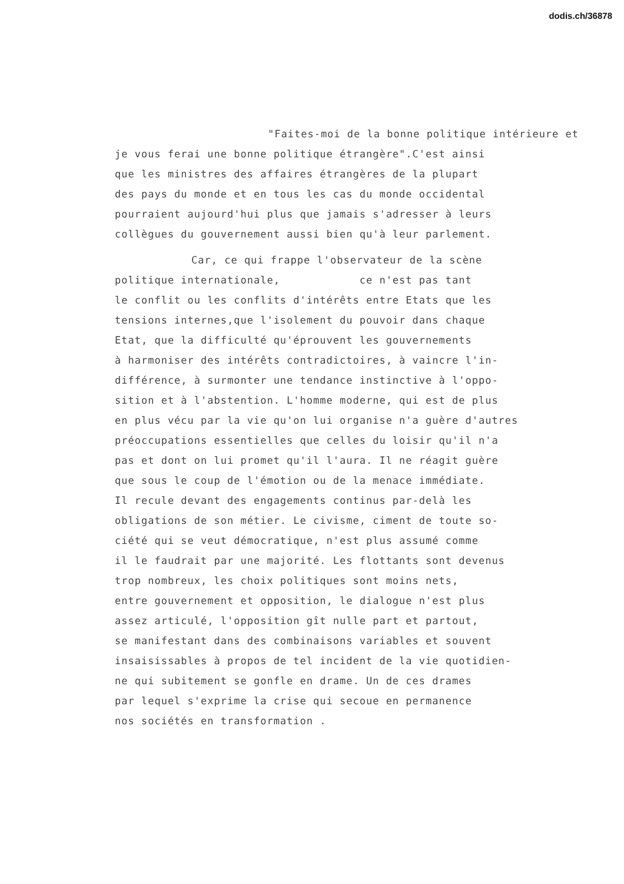dodis.ch/36878
"Faites-moi de la bonne politique intérieure et
je vous ferai une bonne politique étrangère".C'est ainsi
que les ministres des affaires étrangères de la plupart
des pays du monde et en tous les cas du monde occidental
pourraient aujourd'hui plus que jamais s'adresser à leurs
collègues du gouvernement aussi bien qu'à leur parlement.
Car, ce qui frappe l'observateur de la scène
politique internationale, ce n'est pas tant
le conflit ou les conflits d'intérêts entre Etats que les
tensions internes,que l'isolement du pouvoir dans chaque
Etat, que la difficulté qu'éprouvent les gouvernements
à harmoniser des intérêts contradictoires, à vaincre l'in-
différence, à surmonter une tendance instinctive à l'oppo-
sition et à l'abstention. L'homme moderne, qui est de plus
en plus vécu par la vie qu'on lui organise n'a guère d'autres
préoccupations essentielles que celles du loisir qu'il n'a
pas et dont on lui promet qu'il l'aura. Il ne réagit guère
que sous le coup de l'émotion ou de la menace immédiate.
Il recule devant des engagements continus par-delà les
obligations de son métier. Le civisme, ciment de toute so-
ciété qui se veut démocratique, n'est plus assumé comme
il le faudrait par une majorité. Les flottants sont devenus
trop nombreux, les choix politiques sont moins nets,
entre gouvernement et opposition, le dialogue n'est plus
assez articulé, l'opposition gît nulle part et partout,
se manifestant dans des combinaisons variables et souvent
insaisissables à propos de tel incident de la vie quotidien-
ne qui subitement se gonfle en drame. Un de ces drames
par lequel s'exprime la crise qui secoue en permanence
nos sociétés en transformation .